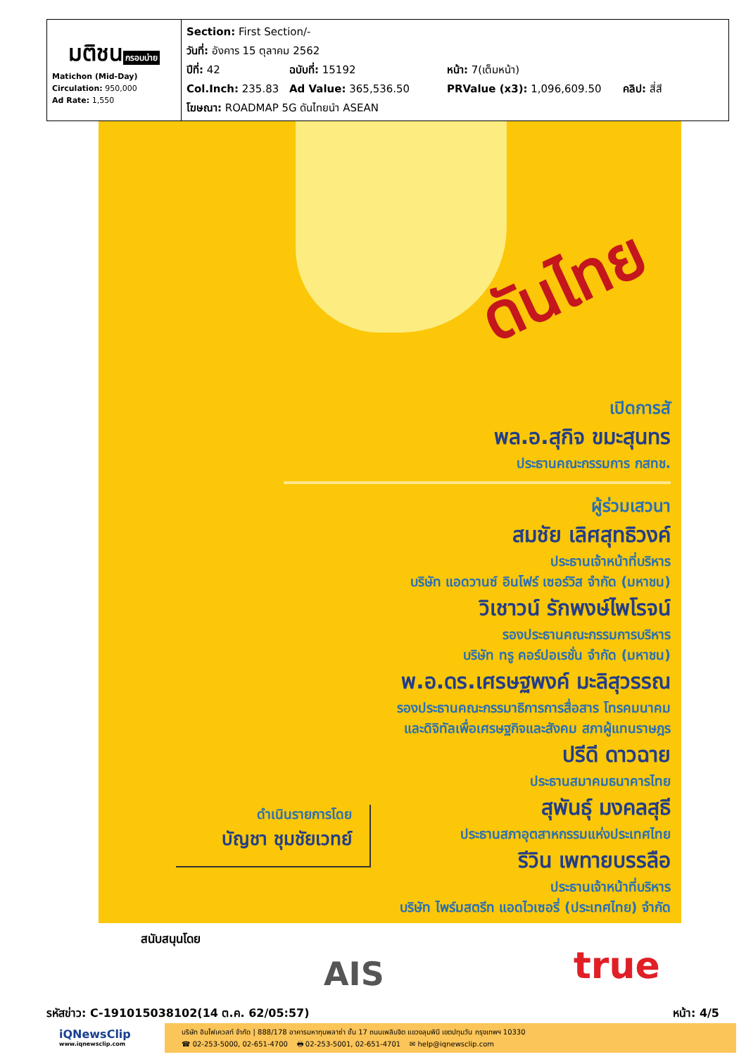| มติชน กรอบบ่าย Matichon (Mid-Day) Circulation: 950,000 Ad Rate: 1,550 | Section: First Section/- วันที่: อังคาร 15 ตุลาคม 2562 ปีที่: 42 ฉบับที่: 15192 หน้า: 7(เต็มหน้า) Col.Inch: 235.83 Ad Value: 365,536.50 PRValue (x3): 1,096,609.50 คลิป: สี่สี โฆษณา: ROADMAP 5G ดันไทยนำ ASEAN |
ดันไทย
เปิดการสั
พล.อ.สุกิจ ขมะสุนทร
ประธานคณะกรรมการ กสทช.
ผู้ร่วมเสวนา
สมชัย เลิศสุทธิวงค์
ประธานเจ้าหน้าที่บริหาร
บริษัท แอดวานซ์ อินโฟร์ เซอร์วิส จำกัด (มหาชน)
วิเชาวน์ รักพงษ์ไพโรจน์
รองประธานคณะกรรมการบริหาร
บริษัท ทรู คอร์ปอเรชั่น จำกัด (มหาชน)
พ.อ.ดร.เศรษฐพงค์ มะลิสุวรรณ
รองประธานคณะกรรมาธิการการสื่อสาร โทรคมนาคม
และดิจิทัลเพื่อเศรษฐกิจและสังคม สภาผู้แทนราษฎร
ปรีดี ดาวฉาย
ประธานสมาคมธนาคารไทย
สุพันธุ์ มงคลสุธี
ประธานสภาอุตสาหกรรมแห่งประเทศไทย
รีวิน เพทายบรรลือ
ประธานเจ้าหน้าที่บริหาร
บริษัท ไพร์มสตรีท แอดไวเซอรี่ (ประเทศไทย) จำกัด
ดำเนินรายการโดย
บัญชา ชุมชัยเวทย์
สนับสนุนโดย
AIS true
รหัสข่าว: C-191015038102(14 ต.ค. 62/05:57) หน้า: 4/5
iQNewsClip
www.iqnewsclip.com
บริษัท อินโฟเควสท์ จำกัด | 888/178 อาคารมหาทุนพลาซ่า ชั้น 17 ถนนเพลินจิต แขวงลุมพินี เขตปทุมวัน กรุงเทพฯ 10330
☎ 02-253-5000, 02-651-4700 🖶 02-253-5001, 02-651-4701 ✉ help@iqnewsclip.com